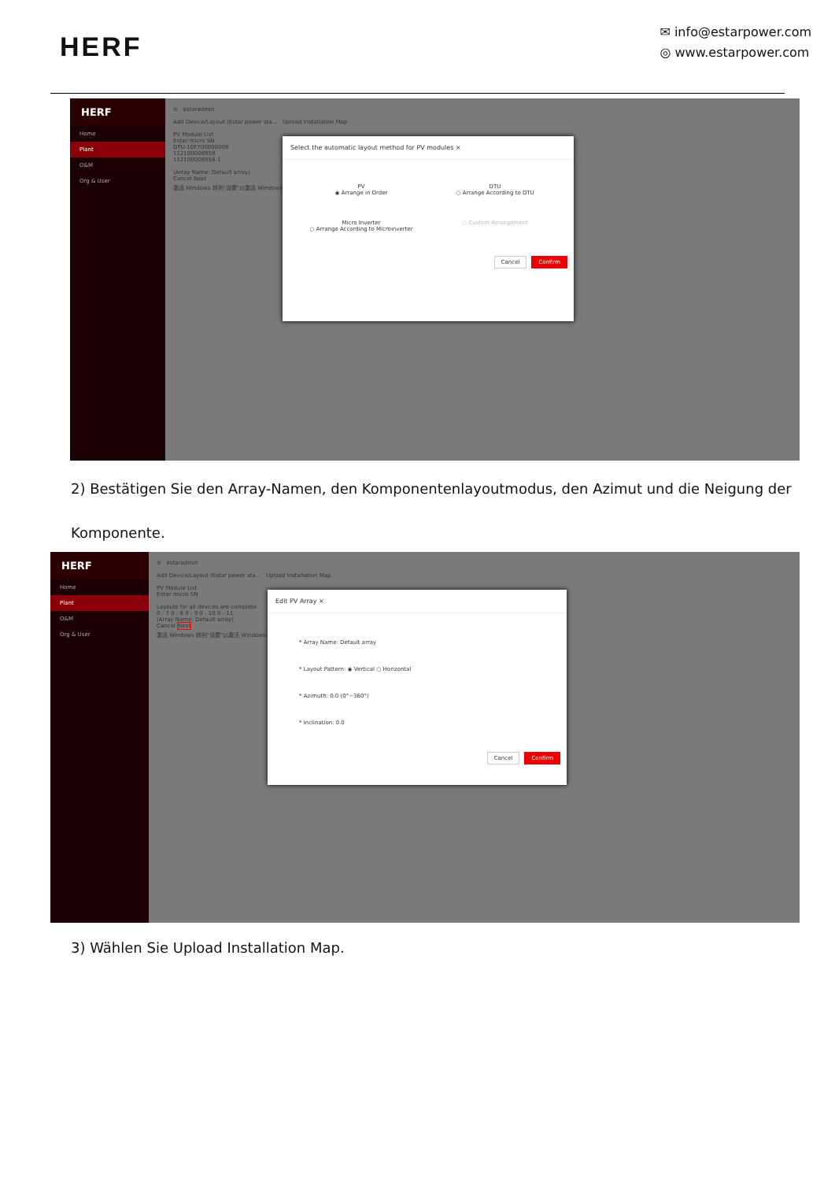HERF
✉ info@estarpower.com
◎ www.estarpower.com
HERF
Home
Plant
O&M
Org & User
≡ estaradmin
Add Device/Layout (Estar power sta... Upload Installation Map
PV Module List
Enter micro SN
DTU-10F700000008
112100008958
112100008958-1
(Array Name: Default array)
Cancel Next
激活 Windows 转到"设置"以激活 Windows。
Select the automatic layout method for PV modules ×
PV
◉ Arrange in Order
DTU
○ Arrange According to DTU
Micro Inverter
○ Arrange According to Microinverter
○ Custom Arrangement
Cancel Confirm
2) Bestätigen Sie den Array-Namen, den Komponentenlayoutmodus, den Azimut und die Neigung der
Komponente.
HERF
Home
Plant
O&M
Org & User
≡ estaradmin
Add Device/Layout (Estar power sta... Upload Installation Map
PV Module List
Enter micro SN
Layouts for all devices are complete
0 - 7 0 - 8 0 - 9 0 - 10 0 - 11
(Array Name: Default array)
Cancel Next
激活 Windows 转到"设置"以激活 Windows。
Edit PV Array ×
* Array Name: Default array
* Layout Pattern: ◉ Vertical ○ Horizontal
* Azimuth: 0.0 (0°~360°)
* Inclination: 0.0
Cancel Confirm
3) Wählen Sie Upload Installation Map.